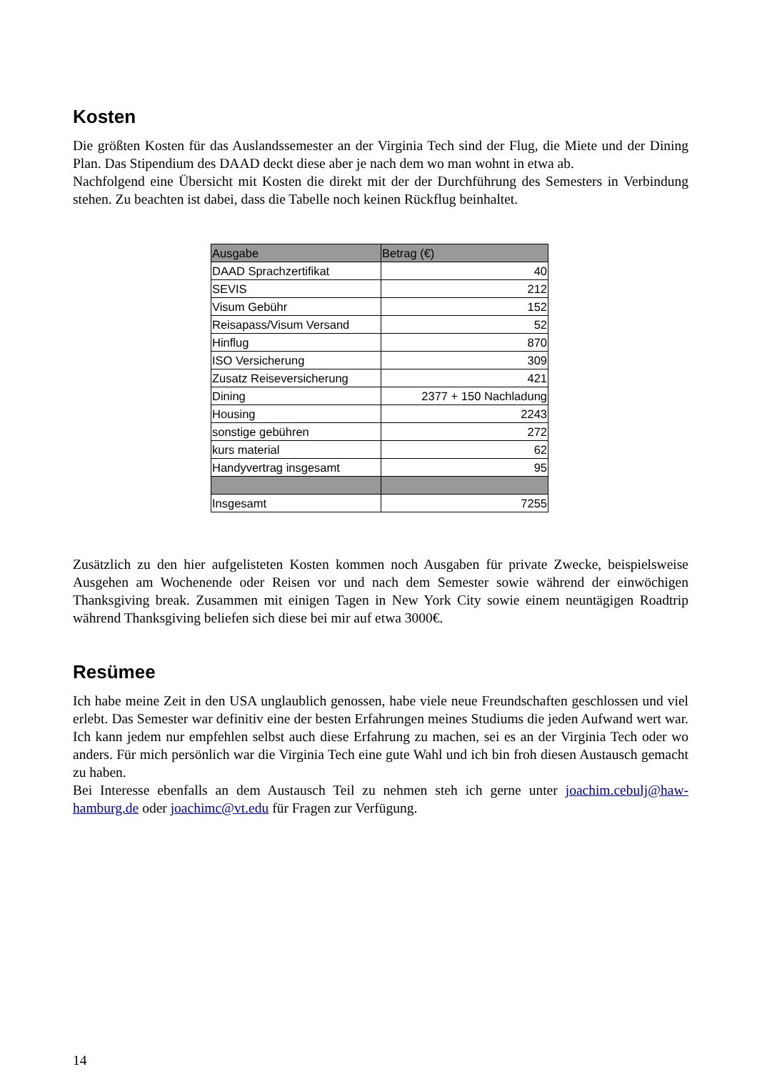Kosten
Die größten Kosten für das Auslandssemester an der Virginia Tech sind der Flug, die Miete und der Dining Plan. Das Stipendium des DAAD deckt diese aber je nach dem wo man wohnt in etwa ab.
Nachfolgend eine Übersicht mit Kosten die direkt mit der der Durchführung des Semesters in Verbindung stehen. Zu beachten ist dabei, dass die Tabelle noch keinen Rückflug beinhaltet.
| Ausgabe | Betrag (€) |
| --- | --- |
| DAAD Sprachzertifikat | 40 |
| SEVIS | 212 |
| Visum Gebühr | 152 |
| Reisapass/Visum Versand | 52 |
| Hinflug | 870 |
| ISO Versicherung | 309 |
| Zusatz Reiseversicherung | 421 |
| Dining | 2377 + 150 Nachladung |
| Housing | 2243 |
| sonstige gebühren | 272 |
| kurs material | 62 |
| Handyvertrag insgesamt | 95 |
| Insgesamt | 7255 |
Zusätzlich zu den hier aufgelisteten Kosten kommen noch Ausgaben für private Zwecke, beispielsweise Ausgehen am Wochenende oder Reisen vor und nach dem Semester sowie während der einwöchigen Thanksgiving break. Zusammen mit einigen Tagen in New York City sowie einem neuntägigen Roadtrip während Thanksgiving beliefen sich diese bei mir auf etwa 3000€.
Resümee
Ich habe meine Zeit in den USA unglaublich genossen, habe viele neue Freundschaften geschlossen und viel erlebt. Das Semester war definitiv eine der besten Erfahrungen meines Studiums die jeden Aufwand wert war. Ich kann jedem nur empfehlen selbst auch diese Erfahrung zu machen, sei es an der Virginia Tech oder wo anders. Für mich persönlich war die Virginia Tech eine gute Wahl und ich bin froh diesen Austausch gemacht zu haben.
Bei Interesse ebenfalls an dem Austausch Teil zu nehmen steh ich gerne unter joachim.cebulj@haw-hamburg.de oder joachimc@vt.edu für Fragen zur Verfügung.
14